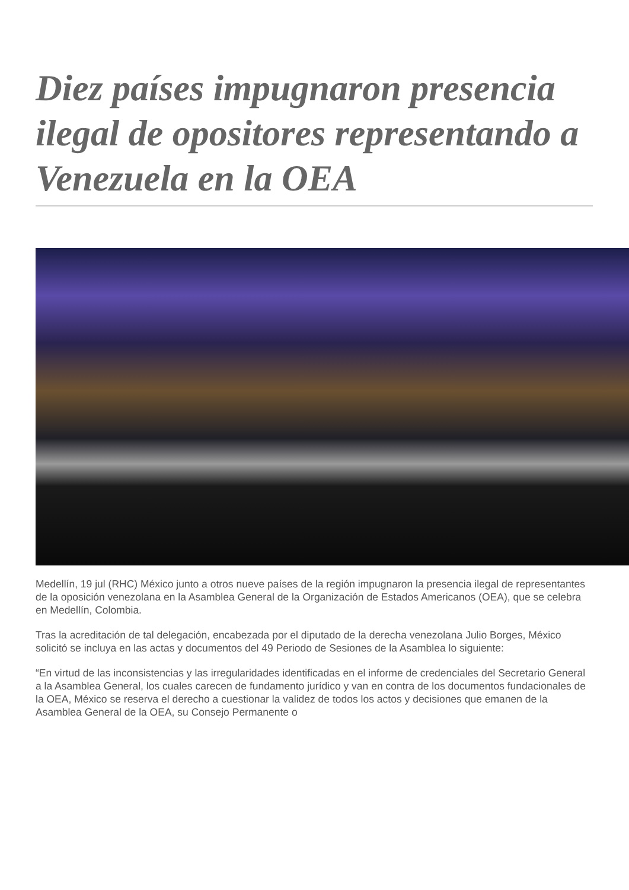Diez países impugnaron presencia ilegal de opositores representando a Venezuela en la OEA
Medellín, 19 jul (RHC) México junto a otros nueve países de la región impugnaron la presencia ilegal de representantes de la oposición venezolana en la Asamblea General de la Organización de Estados Americanos (OEA), que se celebra en Medellín, Colombia.
Tras la acreditación de tal delegación, encabezada por el diputado de la derecha venezolana Julio Borges, México solicitó se incluya en las actas y documentos del 49 Periodo de Sesiones de la Asamblea lo siguiente:
“En virtud de las inconsistencias y las irregularidades identificadas en el informe de credenciales del Secretario General a la Asamblea General, los cuales carecen de fundamento jurídico y van en contra de los documentos fundacionales de la OEA, México se reserva el derecho a cuestionar la validez de todos los actos y decisiones que emanen de la Asamblea General de la OEA, su Consejo Permanente o